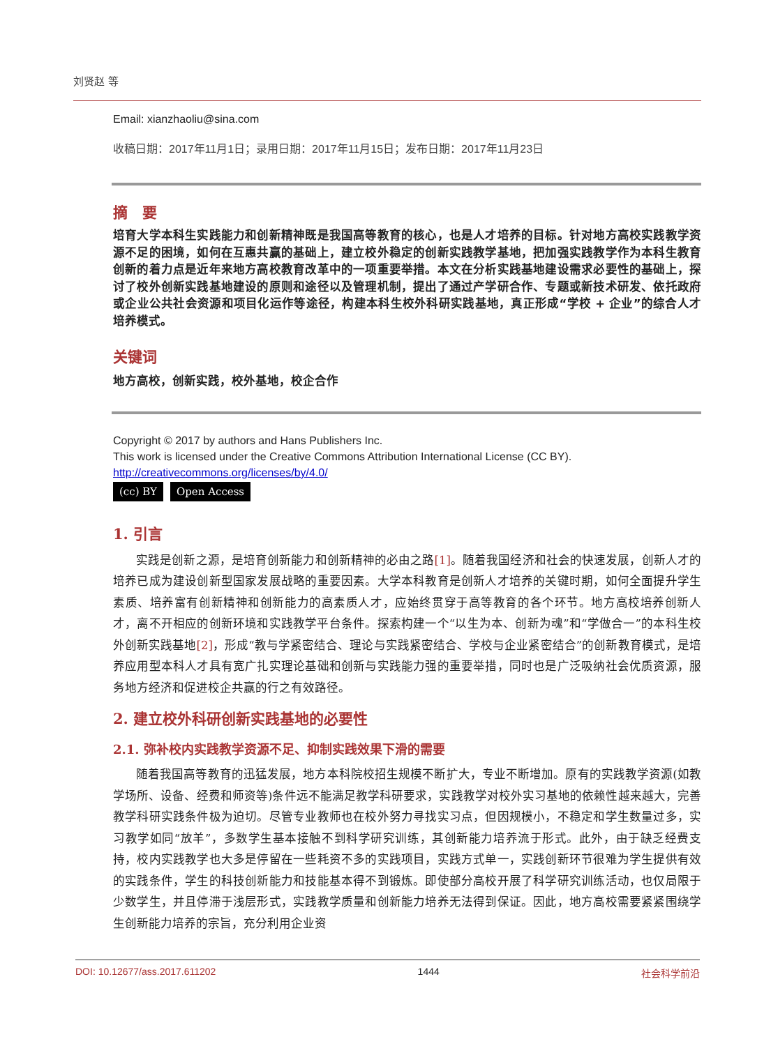刘贤赵 等
Email: xianzhaoliu@sina.com
收稿日期：2017年11月1日；录用日期：2017年11月15日；发布日期：2017年11月23日
摘　要
培育大学本科生实践能力和创新精神既是我国高等教育的核心，也是人才培养的目标。针对地方高校实践教学资源不足的困境，如何在互惠共赢的基础上，建立校外稳定的创新实践教学基地，把加强实践教学作为本科生教育创新的着力点是近年来地方高校教育改革中的一项重要举措。本文在分析实践基地建设需求必要性的基础上，探讨了校外创新实践基地建设的原则和途径以及管理机制，提出了通过产学研合作、专题或新技术研发、依托政府或企业公共社会资源和项目化运作等途径，构建本科生校外科研实践基地，真正形成“学校 + 企业”的综合人才培养模式。
关键词
地方高校，创新实践，校外基地，校企合作
Copyright © 2017 by authors and Hans Publishers Inc.
This work is licensed under the Creative Commons Attribution International License (CC BY).
http://creativecommons.org/licenses/by/4.0/
(cc) BY Open Access
1. 引言
实践是创新之源，是培育创新能力和创新精神的必由之路[1]。随着我国经济和社会的快速发展，创新人才的培养已成为建设创新型国家发展战略的重要因素。大学本科教育是创新人才培养的关键时期，如何全面提升学生素质、培养富有创新精神和创新能力的高素质人才，应始终贯穿于高等教育的各个环节。地方高校培养创新人才，离不开相应的创新环境和实践教学平台条件。探索构建一个“以生为本、创新为魂”和“学做合一”的本科生校外创新实践基地[2]，形成“教与学紧密结合、理论与实践紧密结合、学校与企业紧密结合”的创新教育模式，是培养应用型本科人才具有宽广扎实理论基础和创新与实践能力强的重要举措，同时也是广泛吸纳社会优质资源，服务地方经济和促进校企共赢的行之有效路径。
2. 建立校外科研创新实践基地的必要性
2.1. 弥补校内实践教学资源不足、抑制实践效果下滑的需要
随着我国高等教育的迅猛发展，地方本科院校招生规模不断扩大，专业不断增加。原有的实践教学资源(如教学场所、设备、经费和师资等)条件远不能满足教学科研要求，实践教学对校外实习基地的依赖性越来越大，完善教学科研实践条件极为迫切。尽管专业教师也在校外努力寻找实习点，但因规模小，不稳定和学生数量过多，实习教学如同“放羊”，多数学生基本接触不到科学研究训练，其创新能力培养流于形式。此外，由于缺乏经费支持，校内实践教学也大多是停留在一些耗资不多的实践项目，实践方式单一，实践创新环节很难为学生提供有效的实践条件，学生的科技创新能力和技能基本得不到锻炼。即使部分高校开展了科学研究训练活动，也仅局限于少数学生，并且停滞于浅层形式，实践教学质量和创新能力培养无法得到保证。因此，地方高校需要紧紧围绕学生创新能力培养的宗旨，充分利用企业资
DOI: 10.12677/ass.2017.611202 1444 社会科学前沿